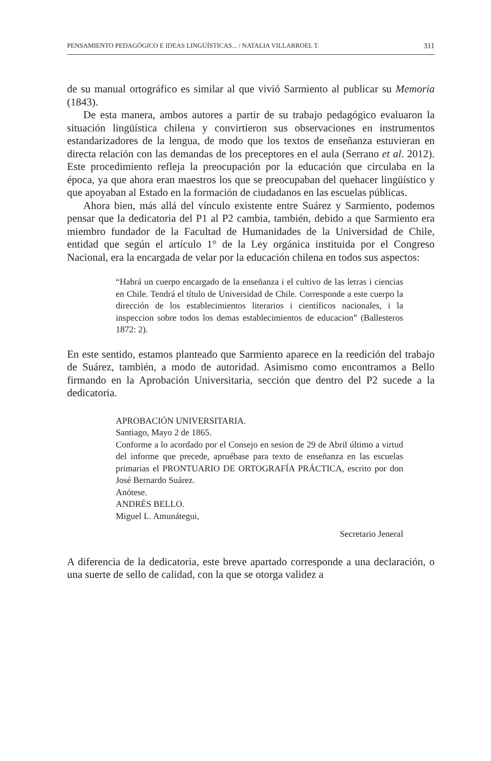PENSAMIENTO PEDAGÓGICO E IDEAS LINGÜÍSTICAS... / NATALIA VILLARROEL T. 311
de su manual ortográfico es similar al que vivió Sarmiento al publicar su Memoria (1843).
De esta manera, ambos autores a partir de su trabajo pedagógico evaluaron la situación lingüística chilena y convirtieron sus observaciones en instrumentos estandarizadores de la lengua, de modo que los textos de enseñanza estuvieran en directa relación con las demandas de los preceptores en el aula (Serrano et al. 2012). Este procedimiento refleja la preocupación por la educación que circulaba en la época, ya que ahora eran maestros los que se preocupaban del quehacer lingüístico y que apoyaban al Estado en la formación de ciudadanos en las escuelas públicas.
Ahora bien, más allá del vínculo existente entre Suárez y Sarmiento, podemos pensar que la dedicatoria del P1 al P2 cambia, también, debido a que Sarmiento era miembro fundador de la Facultad de Humanidades de la Universidad de Chile, entidad que según el artículo 1° de la Ley orgánica instituida por el Congreso Nacional, era la encargada de velar por la educación chilena en todos sus aspectos:
“Habrá un cuerpo encargado de la enseñanza i el cultivo de las letras i ciencias en Chile. Tendrá el título de Universidad de Chile. Corresponde a este cuerpo la dirección de los establecimientos literarios i científicos nacionales, i la inspeccion sobre todos los demas establecimientos de educacion” (Ballesteros 1872: 2).
En este sentido, estamos planteado que Sarmiento aparece en la reedición del trabajo de Suárez, también, a modo de autoridad. Asimismo como encontramos a Bello firmando en la Aprobación Universitaria, sección que dentro del P2 sucede a la dedicatoria.
APROBACIÓN UNIVERSITARIA.
Santiago, Mayo 2 de 1865.
Conforme a lo acordado por el Consejo en sesion de 29 de Abril último a virtud del informe que precede, apruébase para texto de enseñanza en las escuelas primarias el PRONTUARIO DE ORTOGRAFÍA PRÁCTICA, escrito por don José Bernardo Suárez.
Anótese.
ANDRÉS BELLO.
Miguel L. Amunátegui,
Secretario Jeneral
A diferencia de la dedicatoria, este breve apartado corresponde a una declaración, o una suerte de sello de calidad, con la que se otorga validez a